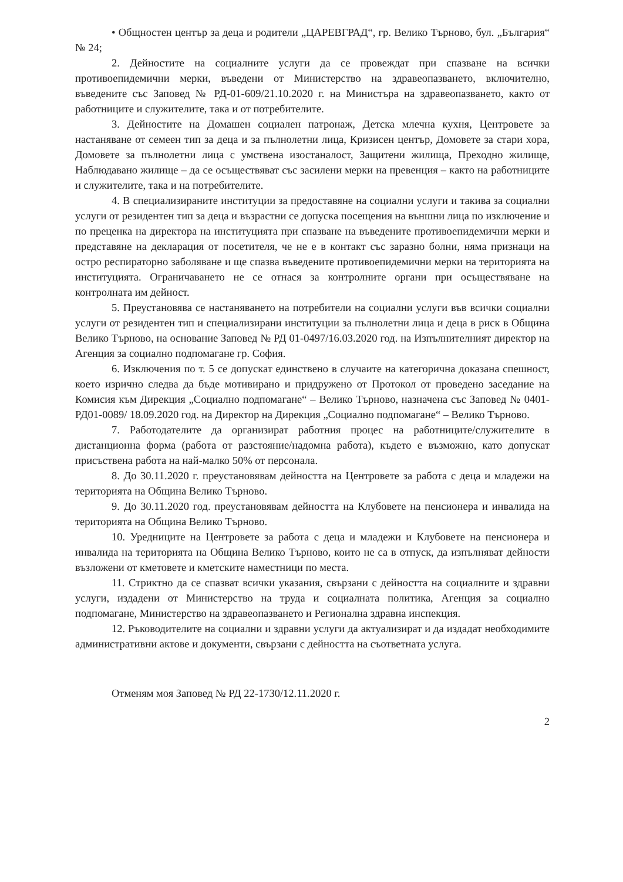• Общностен център за деца и родители „ЦАРЕВГРАД“, гр. Велико Търново, бул. „България“ № 24;
2. Дейностите на социалните услуги да се провеждат при спазване на всички противоепидемични мерки, въведени от Министерство на здравеопазването, включително, въведените със Заповед № РД-01-609/21.10.2020 г. на Министъра на здравеопазването, както от работниците и служителите, така и от потребителите.
3. Дейностите на Домашен социален патронаж, Детска млечна кухня, Центровете за настаняване от семеен тип за деца и за пълнолетни лица, Кризисен център, Домовете за стари хора, Домовете за пълнолетни лица с умствена изостаналост, Защитени жилища, Преходно жилище, Наблюдавано жилище – да се осъществяват със засилени мерки на превенция – както на работниците и служителите, така и на потребителите.
4. В специализираните институции за предоставяне на социални услуги и такива за социални услуги от резидентен тип за деца и възрастни се допуска посещения на външни лица по изключение и по преценка на директора на институцията при спазване на въведените противоепидемични мерки и представяне на декларация от посетителя, че не е в контакт със заразно болни, няма признаци на остро респираторно заболяване и ще спазва въведените противоепидемични мерки на територията на институцията. Ограничаването не се отнася за контролните органи при осъществяване на контролната им дейност.
5. Преустановява се настаняването на потребители на социални услуги във всички социални услуги от резидентен тип и специализирани институции за пълнолетни лица и деца в риск в Община Велико Търново, на основание Заповед № РД 01-0497/16.03.2020 год. на Изпълнителният директор на Агенция за социално подпомагане гр. София.
6. Изключения по т. 5 се допускат единствено в случаите на категорична доказана спешност, което изрично следва да бъде мотивирано и придружено от Протокол от проведено заседание на Комисия към Дирекция „Социално подпомагане“ – Велико Търново, назначена със Заповед № 0401-РД01-0089/ 18.09.2020 год. на Директор на Дирекция „Социално подпомагане“ – Велико Търново.
7. Работодателите да организират работния процес на работниците/служителите в дистанционна форма (работа от разстояние/надомна работа), където е възможно, като допускат присъствена работа на най-малко 50% от персонала.
8. До 30.11.2020 г. преустановявам дейността на Центровете за работа с деца и младежи на територията на Община Велико Търново.
9. До 30.11.2020 год. преустановявам дейността на Клубовете на пенсионера и инвалида на територията на Община Велико Търново.
10. Уредниците на Центровете за работа с деца и младежи и Клубовете на пенсионера и инвалида на територията на Община Велико Търново, които не са в отпуск, да изпълняват дейности възложени от кметовете и кметските наместници по места.
11. Стриктно да се спазват всички указания, свързани с дейността на социалните и здравни услуги, издадени от Министерство на труда и социалната политика, Агенция за социално подпомагане, Министерство на здравеопазването и Регионална здравна инспекция.
12. Ръководителите на социални и здравни услуги да актуализират и да издадат необходимите административни актове и документи, свързани с дейността на съответната услуга.
Отменям моя Заповед № РД 22-1730/12.11.2020 г.
2